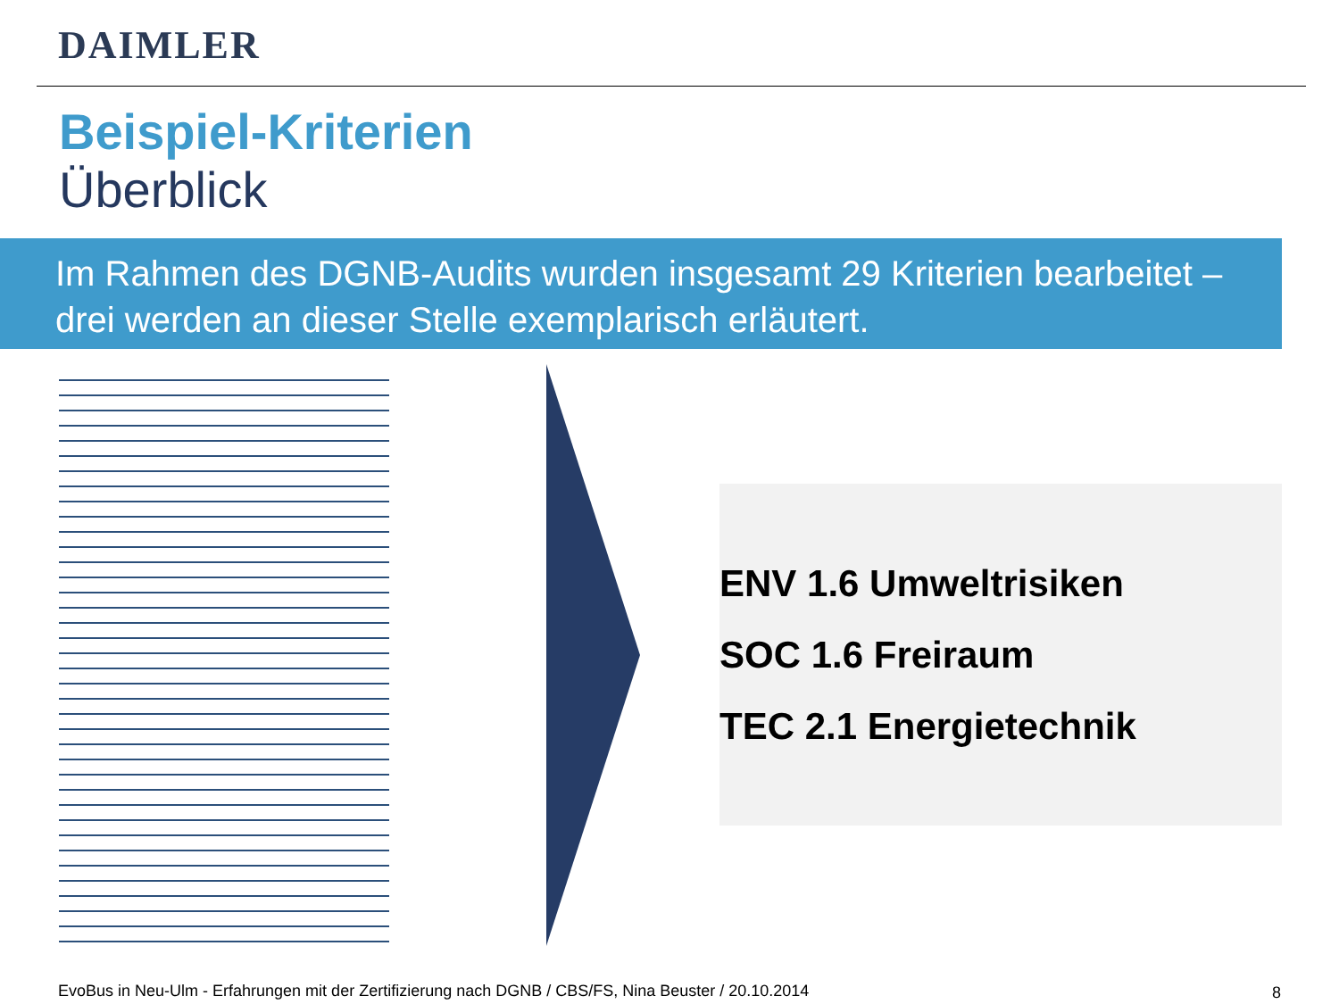DAIMLER
Beispiel-Kriterien
Überblick
Im Rahmen des DGNB-Audits wurden insgesamt 29 Kriterien bearbeitet – drei werden an dieser Stelle exemplarisch erläutert.
ENV 1.6 Umweltrisiken
SOC 1.6 Freiraum
TEC 2.1 Energietechnik
EvoBus in Neu-Ulm - Erfahrungen mit der Zertifizierung nach DGNB / CBS/FS, Nina Beuster / 20.10.2014
8